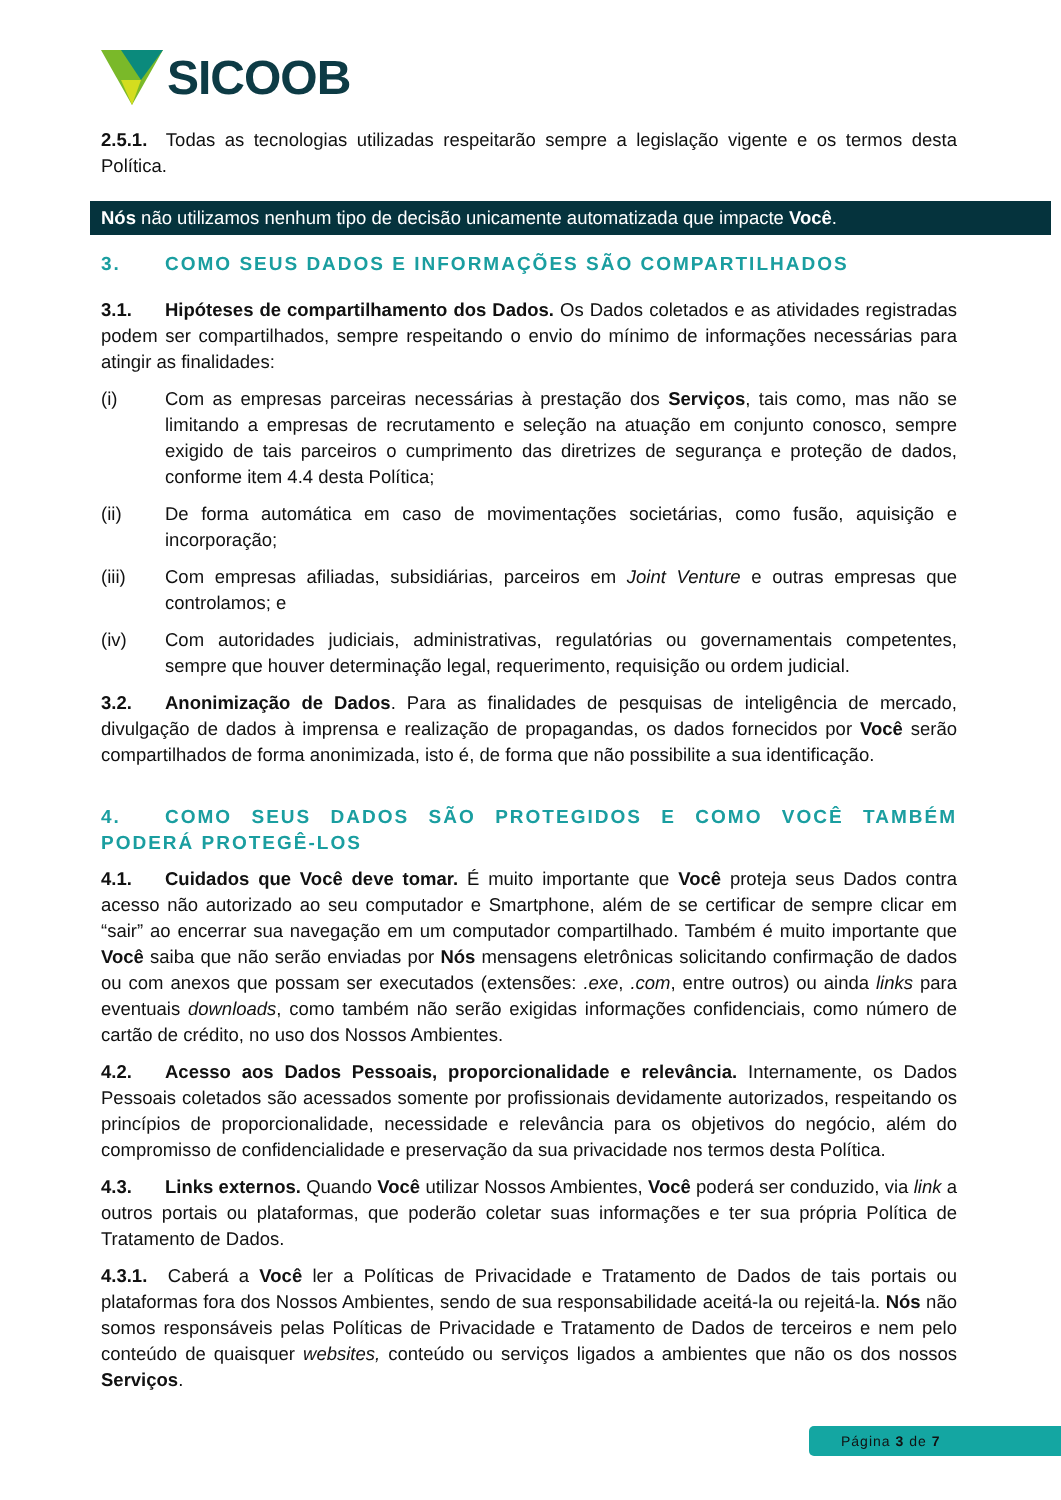SICOOB
2.5.1. Todas as tecnologias utilizadas respeitarão sempre a legislação vigente e os termos desta Política.
Nós não utilizamos nenhum tipo de decisão unicamente automatizada que impacte Você.
3. COMO SEUS DADOS E INFORMAÇÕES SÃO COMPARTILHADOS
3.1. Hipóteses de compartilhamento dos Dados. Os Dados coletados e as atividades registradas podem ser compartilhados, sempre respeitando o envio do mínimo de informações necessárias para atingir as finalidades:
(i) Com as empresas parceiras necessárias à prestação dos Serviços, tais como, mas não se limitando a empresas de recrutamento e seleção na atuação em conjunto conosco, sempre exigido de tais parceiros o cumprimento das diretrizes de segurança e proteção de dados, conforme item 4.4 desta Política;
(ii) De forma automática em caso de movimentações societárias, como fusão, aquisição e incorporação;
(iii) Com empresas afiliadas, subsidiárias, parceiros em Joint Venture e outras empresas que controlamos; e
(iv) Com autoridades judiciais, administrativas, regulatórias ou governamentais competentes, sempre que houver determinação legal, requerimento, requisição ou ordem judicial.
3.2. Anonimização de Dados. Para as finalidades de pesquisas de inteligência de mercado, divulgação de dados à imprensa e realização de propagandas, os dados fornecidos por Você serão compartilhados de forma anonimizada, isto é, de forma que não possibilite a sua identificação.
4. COMO SEUS DADOS SÃO PROTEGIDOS E COMO VOCÊ TAMBÉM PODERÁ PROTEGÊ-LOS
4.1. Cuidados que Você deve tomar. É muito importante que Você proteja seus Dados contra acesso não autorizado ao seu computador e Smartphone, além de se certificar de sempre clicar em “sair” ao encerrar sua navegação em um computador compartilhado. Também é muito importante que Você saiba que não serão enviadas por Nós mensagens eletrônicas solicitando confirmação de dados ou com anexos que possam ser executados (extensões: .exe, .com, entre outros) ou ainda links para eventuais downloads, como também não serão exigidas informações confidenciais, como número de cartão de crédito, no uso dos Nossos Ambientes.
4.2. Acesso aos Dados Pessoais, proporcionalidade e relevância. Internamente, os Dados Pessoais coletados são acessados somente por profissionais devidamente autorizados, respeitando os princípios de proporcionalidade, necessidade e relevância para os objetivos do negócio, além do compromisso de confidencialidade e preservação da sua privacidade nos termos desta Política.
4.3. Links externos. Quando Você utilizar Nossos Ambientes, Você poderá ser conduzido, via link a outros portais ou plataformas, que poderão coletar suas informações e ter sua própria Política de Tratamento de Dados.
4.3.1. Caberá a Você ler a Políticas de Privacidade e Tratamento de Dados de tais portais ou plataformas fora dos Nossos Ambientes, sendo de sua responsabilidade aceitá-la ou rejeitá-la. Nós não somos responsáveis pelas Políticas de Privacidade e Tratamento de Dados de terceiros e nem pelo conteúdo de quaisquer websites, conteúdo ou serviços ligados a ambientes que não os dos nossos Serviços.
Página 3 de 7